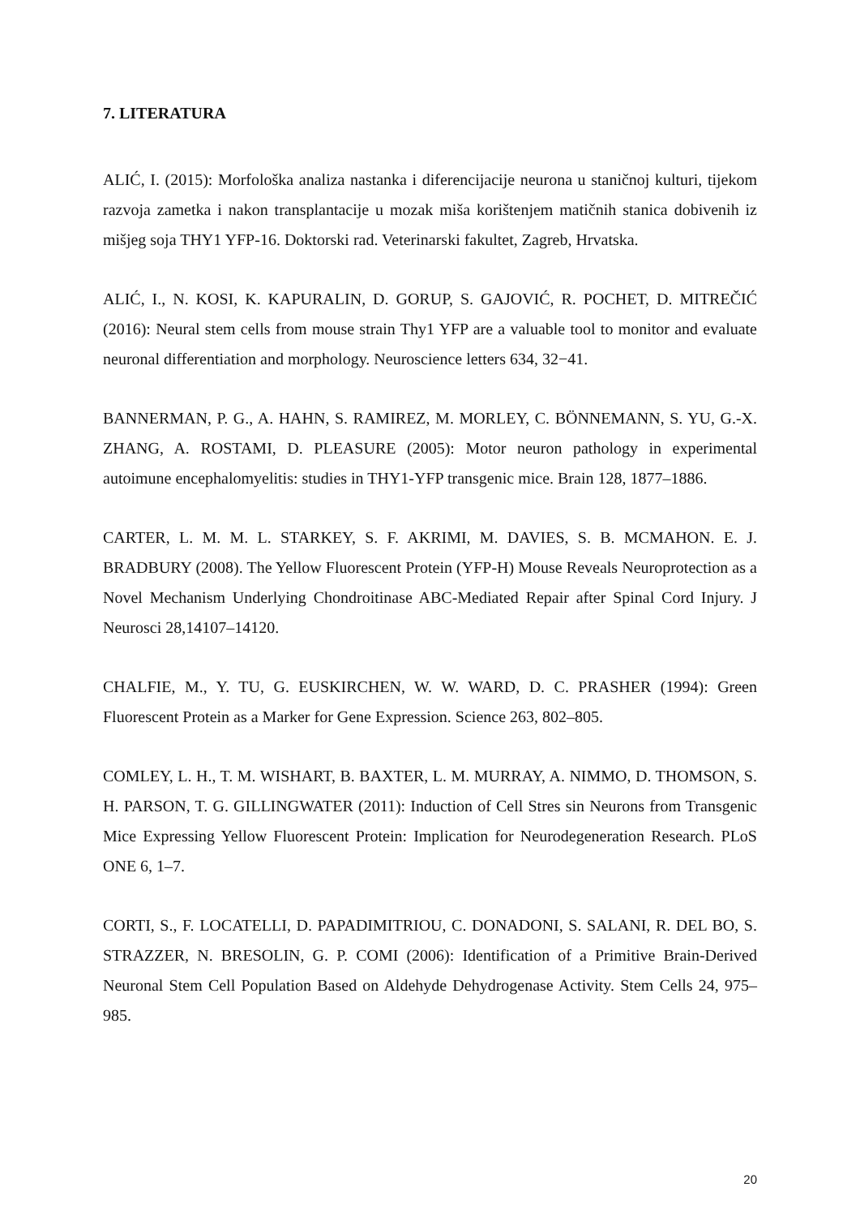7. LITERATURA
ALIĆ, I. (2015): Morfološka analiza nastanka i diferencijacije neurona u staničnoj kulturi, tijekom razvoja zametka i nakon transplantacije u mozak miša korištenjem matičnih stanica dobivenih iz mišjeg soja THY1 YFP-16. Doktorski rad. Veterinarski fakultet, Zagreb, Hrvatska.
ALIĆ, I., N. KOSI, K. KAPURALIN, D. GORUP, S. GAJOVIĆ, R. POCHET, D. MITREČIĆ (2016): Neural stem cells from mouse strain Thy1 YFP are a valuable tool to monitor and evaluate neuronal differentiation and morphology. Neuroscience letters 634, 32−41.
BANNERMAN, P. G., A. HAHN, S. RAMIREZ, M. MORLEY, C. BÖNNEMANN, S. YU, G.-X. ZHANG, A. ROSTAMI, D. PLEASURE (2005): Motor neuron pathology in experimental autoimune encephalomyelitis: studies in THY1-YFP transgenic mice. Brain 128, 1877–1886.
CARTER, L. M. M. L. STARKEY, S. F. AKRIMI, M. DAVIES, S. B. MCMAHON. E. J. BRADBURY (2008). The Yellow Fluorescent Protein (YFP-H) Mouse Reveals Neuroprotection as a Novel Mechanism Underlying Chondroitinase ABC-Mediated Repair after Spinal Cord Injury. J Neurosci 28,14107–14120.
CHALFIE, M., Y. TU, G. EUSKIRCHEN, W. W. WARD, D. C. PRASHER (1994): Green Fluorescent Protein as a Marker for Gene Expression. Science 263, 802–805.
COMLEY, L. H., T. M. WISHART, B. BAXTER, L. M. MURRAY, A. NIMMO, D. THOMSON, S. H. PARSON, T. G. GILLINGWATER (2011): Induction of Cell Stres sin Neurons from Transgenic Mice Expressing Yellow Fluorescent Protein: Implication for Neurodegeneration Research. PLoS ONE 6, 1–7.
CORTI, S., F. LOCATELLI, D. PAPADIMITRIOU, C. DONADONI, S. SALANI, R. DEL BO, S. STRAZZER, N. BRESOLIN, G. P. COMI (2006): Identification of a Primitive Brain-Derived Neuronal Stem Cell Population Based on Aldehyde Dehydrogenase Activity. Stem Cells 24, 975–985.
20